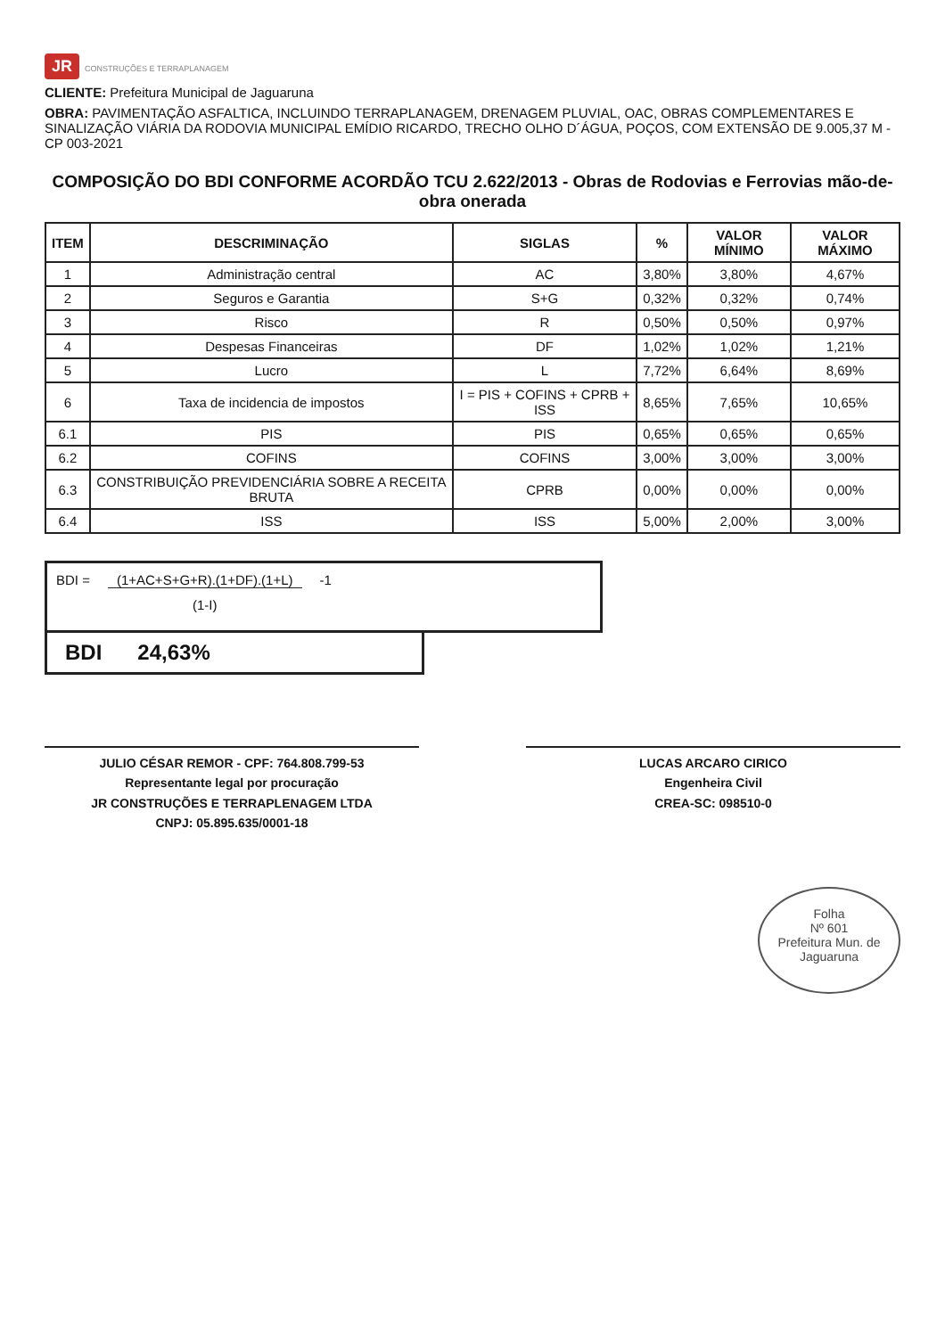JR CONSTRUÇÕES E TERRAPLANAGEM
CLIENTE: Prefeitura Municipal de Jaguaruna
OBRA: PAVIMENTAÇÃO ASFALTICA, INCLUINDO TERRAPLANAGEM, DRENAGEM PLUVIAL, OAC, OBRAS COMPLEMENTARES E SINALIZAÇÃO VIÁRIA DA RODOVIA MUNICIPAL EMÍDIO RICARDO, TRECHO OLHO D´ÁGUA, POÇOS, COM EXTENSÃO DE 9.005,37 M - CP 003-2021
COMPOSIÇÃO DO BDI CONFORME ACORDÃO TCU 2.622/2013 - Obras de Rodovias e Ferrovias mão-de-obra onerada
| ITEM | DESCRIMINAÇÃO | SIGLAS | % | VALOR MÍNIMO | VALOR MÁXIMO |
| --- | --- | --- | --- | --- | --- |
| 1 | Administração central | AC | 3,80% | 3,80% | 4,67% |
| 2 | Seguros e Garantia | S+G | 0,32% | 0,32% | 0,74% |
| 3 | Risco | R | 0,50% | 0,50% | 0,97% |
| 4 | Despesas Financeiras | DF | 1,02% | 1,02% | 1,21% |
| 5 | Lucro | L | 7,72% | 6,64% | 8,69% |
| 6 | Taxa de incidencia de impostos | I = PIS + COFINS + CPRB + ISS | 8,65% | 7,65% | 10,65% |
| 6.1 | PIS | PIS | 0,65% | 0,65% | 0,65% |
| 6.2 | COFINS | COFINS | 3,00% | 3,00% | 3,00% |
| 6.3 | CONSTRIBUIÇÃO PREVIDENCIÁRIA SOBRE A RECEITA BRUTA | CPRB | 0,00% | 0,00% | 0,00% |
| 6.4 | ISS | ISS | 5,00% | 2,00% | 3,00% |
BDI = (1+AC+S+G+R).(1+DF).(1+L)
(1-I)
-1
BDI 24,63%
JULIO CÉSAR REMOR - CPF: 764.808.799-53
Representante legal por procuração
JR CONSTRUÇÕES E TERRAPLENAGEM LTDA
CNPJ: 05.895.635/0001-18
LUCAS ARCARO CIRICO
Engenheira Civil
CREA-SC: 098510-0
Folha
Nº 601
Prefeitura Mun. de Jaguaruna